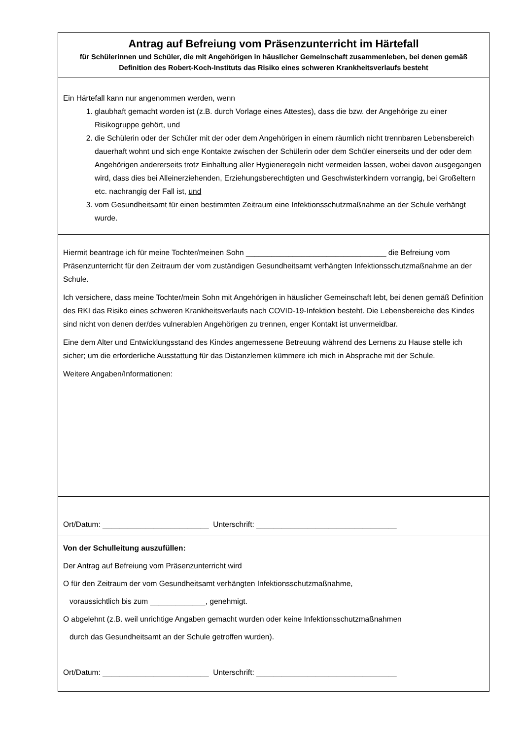Antrag auf Befreiung vom Präsenzunterricht im Härtefall
für Schülerinnen und Schüler, die mit Angehörigen in häuslicher Gemeinschaft zusammenleben, bei denen gemäß Definition des Robert-Koch-Instituts das Risiko eines schweren Krankheitsverlaufs besteht
Ein Härtefall kann nur angenommen werden, wenn
1. glaubhaft gemacht worden ist (z.B. durch Vorlage eines Attestes), dass die bzw. der Angehörige zu einer Risikogruppe gehört, und
2. die Schülerin oder der Schüler mit der oder dem Angehörigen in einem räumlich nicht trennbaren Lebensbereich dauerhaft wohnt und sich enge Kontakte zwischen der Schülerin oder dem Schüler einerseits und der oder dem Angehörigen andererseits trotz Einhaltung aller Hygieneregeln nicht vermeiden lassen, wobei davon ausgegangen wird, dass dies bei Alleinerziehenden, Erziehungsberechtigten und Geschwisterkindern vorrangig, bei Großeltern etc. nachrangig der Fall ist, und
3. vom Gesundheitsamt für einen bestimmten Zeitraum eine Infektionsschutzmaßnahme an der Schule verhängt wurde.
Hiermit beantrage ich für meine Tochter/meinen Sohn _________________________________ die Befreiung vom Präsenzunterricht für den Zeitraum der vom zuständigen Gesundheitsamt verhängten Infektionsschutzmaßnahme an der Schule.
Ich versichere, dass meine Tochter/mein Sohn mit Angehörigen in häuslicher Gemeinschaft lebt, bei denen gemäß Definition des RKI das Risiko eines schweren Krankheitsverlaufs nach COVID-19-Infektion besteht. Die Lebensbereiche des Kindes sind nicht von denen der/des vulnerablen Angehörigen zu trennen, enger Kontakt ist unvermeidbar.
Eine dem Alter und Entwicklungsstand des Kindes angemessene Betreuung während des Lernens zu Hause stelle ich sicher; um die erforderliche Ausstattung für das Distanzlernen kümmere ich mich in Absprache mit der Schule.
Weitere Angaben/Informationen:
Ort/Datum: _________________________ Unterschrift: _________________________________
Von der Schulleitung auszufüllen:
Der Antrag auf Befreiung vom Präsenzunterricht wird
O für den Zeitraum der vom Gesundheitsamt verhängten Infektionsschutzmaßnahme,
voraussichtlich bis zum _____________, genehmigt.
O abgelehnt (z.B. weil unrichtige Angaben gemacht wurden oder keine Infektionsschutzmaßnahmen
durch das Gesundheitsamt an der Schule getroffen wurden).
Ort/Datum: _________________________ Unterschrift: _________________________________